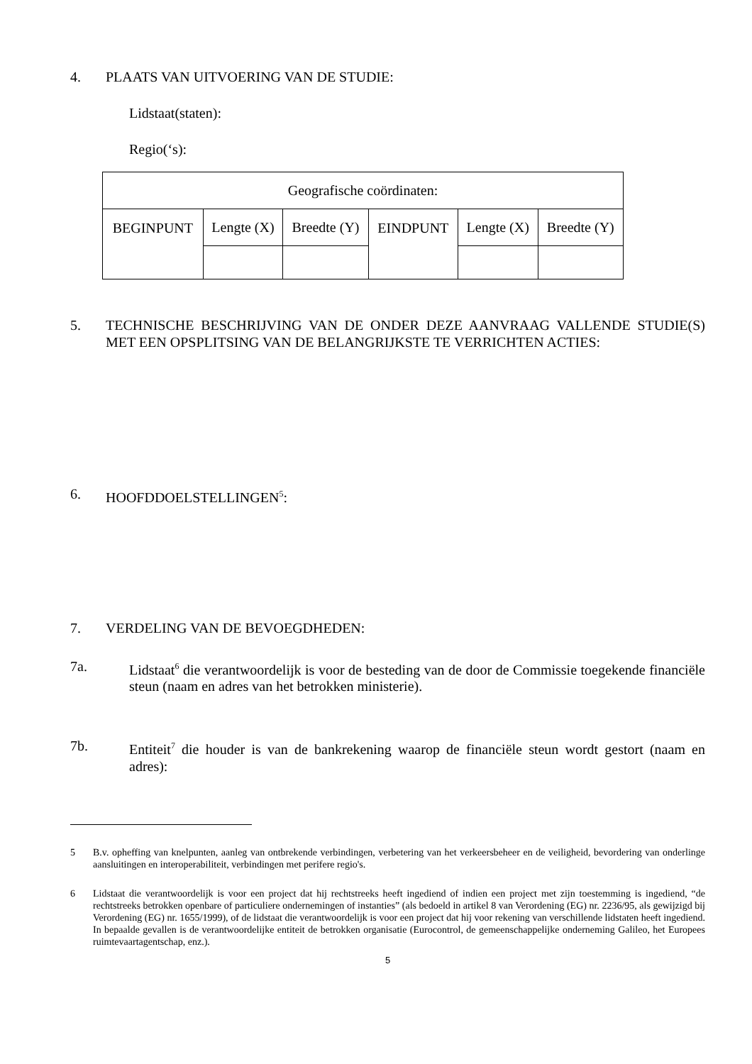4. PLAATS VAN UITVOERING VAN DE STUDIE:
Lidstaat(staten):
Regio(‘s):
| Geografische coördinaten: | | | | | |
| BEGINPUNT | Lengte (X) | Breedte (Y) | EINDPUNT | Lengte (X) | Breedte (Y) |
5. TECHNISCHE BESCHRIJVING VAN DE ONDER DEZE AANVRAAG VALLENDE STUDIE(S) MET EEN OPSPLITSING VAN DE BELANGRIJKSTE TE VERRICHTEN ACTIES:
6. HOOFDDOELSTELLINGEN<sup>5</sup>:
7. VERDELING VAN DE BEVOEGDHEDEN:
7a. Lidstaat<sup>6</sup> die verantwoordelijk is voor de besteding van de door de Commissie toegekende financiële steun (naam en adres van het betrokken ministerie).
7b. Entiteit<sup>7</sup> die houder is van de bankrekening waarop de financiële steun wordt gestort (naam en adres):
5 B.v. opheffing van knelpunten, aanleg van ontbrekende verbindingen, verbetering van het verkeersbeheer en de veiligheid, bevordering van onderlinge aansluitingen en interoperabiliteit, verbindingen met perifere regio's.
6 Lidstaat die verantwoordelijk is voor een project dat hij rechtstreeks heeft ingediend of indien een project met zijn toestemming is ingediend, “de rechtstreeks betrokken openbare of particuliere ondernemingen of instanties” (als bedoeld in artikel 8 van Verordening (EG) nr. 2236/95, als gewijzigd bij Verordening (EG) nr. 1655/1999), of de lidstaat die verantwoordelijk is voor een project dat hij voor rekening van verschillende lidstaten heeft ingediend. In bepaalde gevallen is de verantwoordelijke entiteit de betrokken organisatie (Eurocontrol, de gemeenschappelijke onderneming Galileo, het Europees ruimtevaartagentschap, enz.).
5